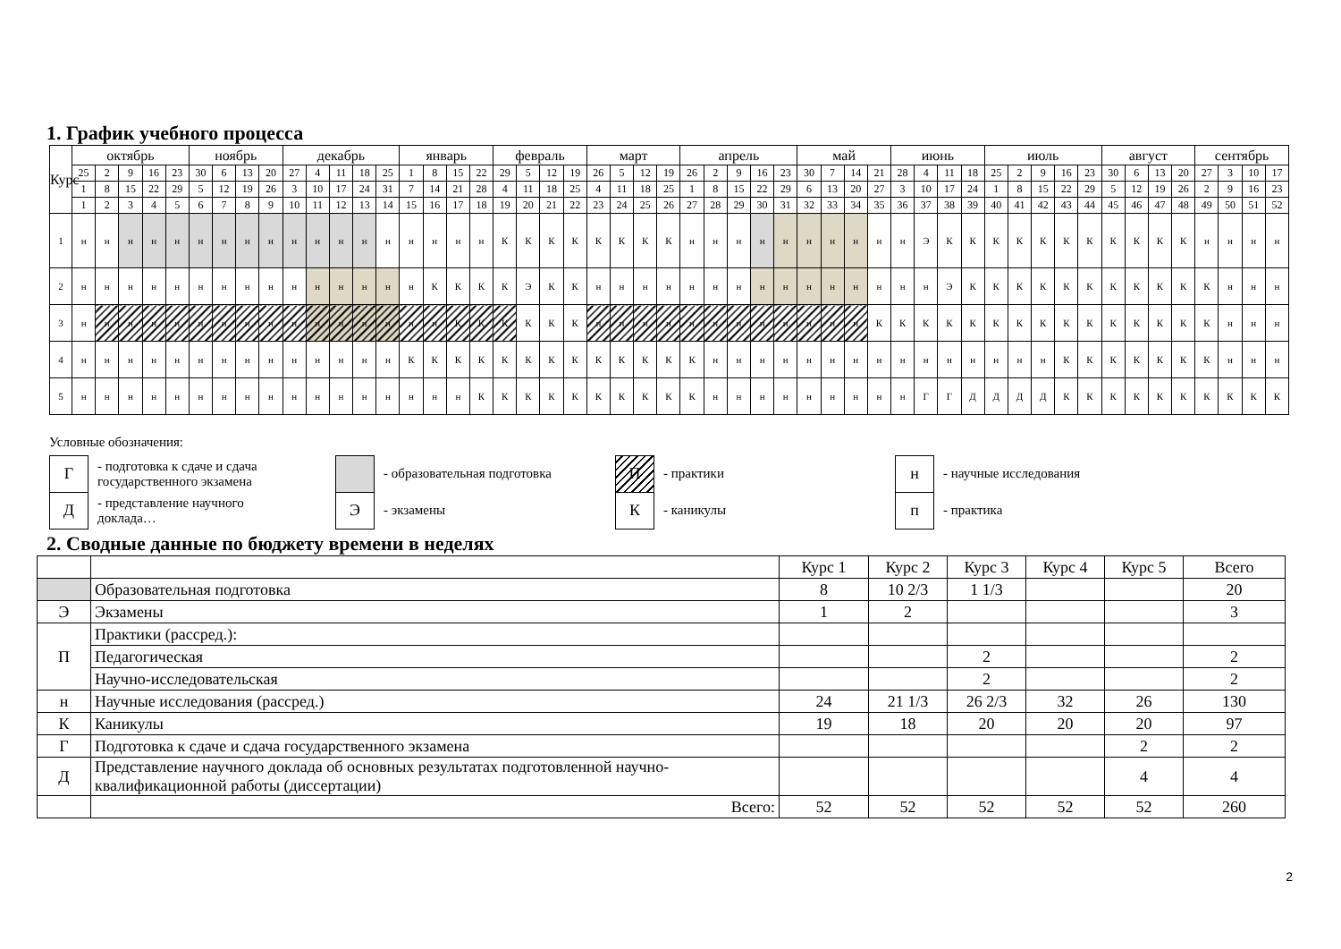1. График учебного процесса
| Курс | октябрь | | | | | ноябрь | | | | декабрь | | | | | январь | | | | февраль | | | | март | | | | апрель | | | | | май | | | | июнь | | | | июль | | | | | август | | | | сентябрь | | | |
| | 25 | 2 | 9 | 16 | 23 | 30 | 6 | 13 | 20 | 27 | 4 | 11 | 18 | 25 | 1 | 8 | 15 | 22 | 29 | 5 | 12 | 19 | 26 | 5 | 12 | 19 | 26 | 2 | 9 | 16 | 23 | 30 | 7 | 14 | 21 | 28 | 4 | 11 | 18 | 25 | 2 | 9 | 16 | 23 | 30 | 6 | 13 | 20 | 27 | 3 | 10 | 17 |
| | 1 | 8 | 15 | 22 | 29 | 5 | 12 | 19 | 26 | 3 | 10 | 17 | 24 | 31 | 7 | 14 | 21 | 28 | 4 | 11 | 18 | 25 | 4 | 11 | 18 | 25 | 1 | 8 | 15 | 22 | 29 | 6 | 13 | 20 | 27 | 3 | 10 | 17 | 24 | 1 | 8 | 15 | 22 | 29 | 5 | 12 | 19 | 26 | 2 | 9 | 16 | 23 |
| | 1 | 2 | 3 | 4 | 5 | 6 | 7 | 8 | 9 | 10 | 11 | 12 | 13 | 14 | 15 | 16 | 17 | 18 | 19 | 20 | 21 | 22 | 23 | 24 | 25 | 26 | 27 | 28 | 29 | 30 | 31 | 32 | 33 | 34 | 35 | 36 | 37 | 38 | 39 | 40 | 41 | 42 | 43 | 44 | 45 | 46 | 47 | 48 | 49 | 50 | 51 | 52 |
| 1 | н | н | н | н | н | н | н | н | н | н | н | н | н | н | н | н | н | н | К | К | К | К | К | К | К | К | н | н | н | н | н | н | н | н | н | н | Э | К | К | К | К | К | К | К | К | К | К | К | н | н | н | н |
| 2 | н | н | н | н | н | н | н | н | н | н | н | н | н | н | н | К | К | К | К | Э | К | К | н | н | н | н | н | н | н | н | н | н | н | н | н | н | н | Э | К | К | К | К | К | К | К | К | К | К | К | н | н | н |
| 3 | н | н | н | н | н | н | н | н | н | н | н | н | н | н | н | н | К | К | К | К | К | К | н | н | н | н | н | н | н | н | н | н | н | н | К | К | К | К | К | К | К | К | К | К | К | К | К | К | К | н | н | н |
| 4 | н | н | н | н | н | н | н | н | н | н | н | н | н | н | К | К | К | К | К | К | К | К | К | К | К | К | К | н | н | н | н | н | н | н | н | н | н | н | н | н | н | н | К | К | К | К | К | К | К | н | н | н |
| 5 | н | н | н | н | н | н | н | н | н | н | н | н | н | н | н | н | н | К | К | К | К | К | К | К | К | К | К | н | н | н | н | н | н | н | н | н | Г | Г | Д | Д | Д | Д | К | К | К | К | К | К | К | К | К | К |
Условные обозначения:
Г
- подготовка к сдаче и сдача
государственного экзамена
- образовательная подготовка
П
- практики
н
- научные исследования
Д
- представление научного
доклада…
Э
- экзамены
К
- каникулы
п
- практика
2. Сводные данные по бюджету времени в неделях
| | | Курс 1 | Курс 2 | Курс 3 | Курс 4 | Курс 5 | Всего |
| | Образовательная подготовка | 8 | 10 2/3 | 1 1/3 | | | 20 |
| Э | Экзамены | 1 | 2 | | | | 3 |
| П | Практики (рассред.): | | | | | | |
| | Педагогическая | | | 2 | | | 2 |
| | Научно-исследовательская | | | 2 | | | 2 |
| н | Научные исследования (рассред.) | 24 | 21 1/3 | 26 2/3 | 32 | 26 | 130 |
| К | Каникулы | 19 | 18 | 20 | 20 | 20 | 97 |
| Г | Подготовка к сдаче и сдача государственного экзамена | | | | | 2 | 2 |
| Д | Представление научного доклада об основных результатах подготовленной научно-квалификационной работы (диссертации) | | | | | 4 | 4 |
| | Всего: | 52 | 52 | 52 | 52 | 52 | 260 |
2